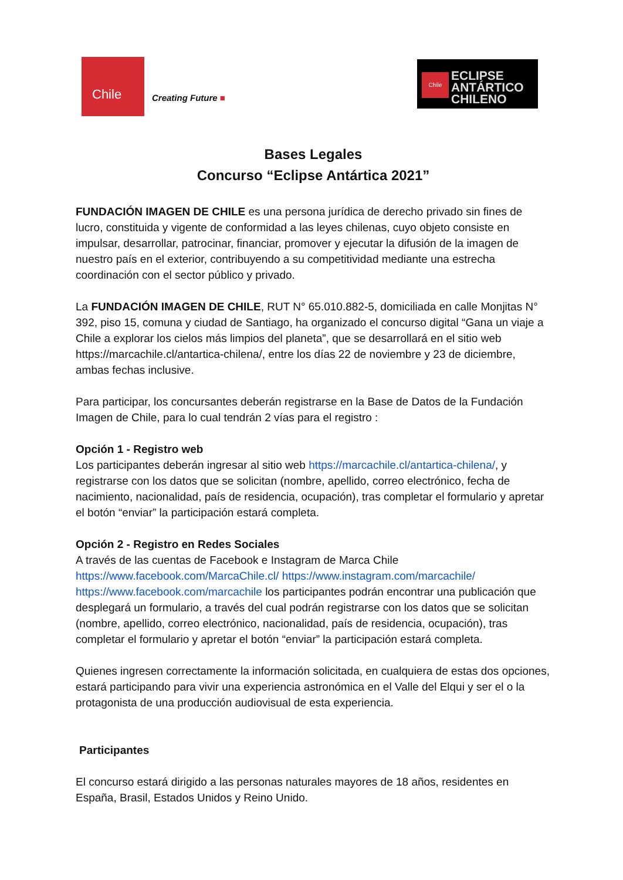Chile
Creating Future ■
Chile
ECLIPSE
ANTÁRTICO
CHILENO
Bases Legales
Concurso “Eclipse Antártica 2021”
FUNDACIÓN IMAGEN DE CHILE es una persona jurídica de derecho privado sin fines de lucro, constituida y vigente de conformidad a las leyes chilenas, cuyo objeto consiste en impulsar, desarrollar, patrocinar, financiar, promover y ejecutar la difusión de la imagen de nuestro país en el exterior, contribuyendo a su competitividad mediante una estrecha coordinación con el sector público y privado.
La FUNDACIÓN IMAGEN DE CHILE, RUT N° 65.010.882-5, domiciliada en calle Monjitas N° 392, piso 15, comuna y ciudad de Santiago, ha organizado el concurso digital “Gana un viaje a Chile a explorar los cielos más limpios del planeta”, que se desarrollará en el sitio web https://marcachile.cl/antartica-chilena/, entre los días 22 de noviembre y 23 de diciembre, ambas fechas inclusive.
Para participar, los concursantes deberán registrarse en la Base de Datos de la Fundación Imagen de Chile, para lo cual tendrán 2 vías para el registro :
Opción 1 - Registro web
Los participantes deberán ingresar al sitio web https://marcachile.cl/antartica-chilena/, y registrarse con los datos que se solicitan (nombre, apellido, correo electrónico, fecha de nacimiento, nacionalidad, país de residencia, ocupación), tras completar el formulario y apretar el botón “enviar” la participación estará completa.
Opción 2 - Registro en Redes Sociales
A través de las cuentas de Facebook e Instagram de Marca Chile
https://www.facebook.com/MarcaChile.cl/ https://www.instagram.com/marcachile/
https://www.facebook.com/marcachile los participantes podrán encontrar una publicación que desplegará un formulario, a través del cual podrán registrarse con los datos que se solicitan (nombre, apellido, correo electrónico, nacionalidad, país de residencia, ocupación), tras completar el formulario y apretar el botón “enviar” la participación estará completa.
Quienes ingresen correctamente la información solicitada, en cualquiera de estas dos opciones, estará participando para vivir una experiencia astronómica en el Valle del Elqui y ser el o la protagonista de una producción audiovisual de esta experiencia.
Participantes
El concurso estará dirigido a las personas naturales mayores de 18 años, residentes en España, Brasil, Estados Unidos y Reino Unido.